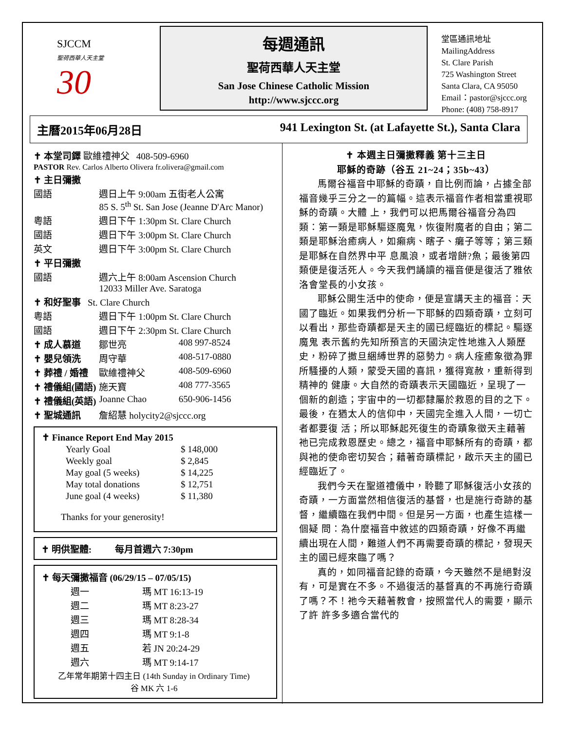SJCCM
聖荷西華人天主堂
30
每週通訊
聖荷西華人天主堂
San Jose Chinese Catholic Mission
http://www.sjccc.org
堂區通訊地址 MailingAddress
St. Clare Parish
725 Washington Street
Santa Clara, CA 95050
Email：pastor@sjccc.org
Phone: (408) 758-8917
主曆2015年06月28日 941 Lexington St. (at Lafayette St.), Santa Clara
| ✝ 本堂司鐸 歐維禮神父 408-509-6960 | | |
| PASTOR Rev. Carlos Alberto Olivera fr.olivera@gmail.com | | |
| ✝ 主日彌撒 | | |
| 國語 | 週日上午 9:00am 五街老人公寓 85 S. 5<sup>th</sup> St. San Jose (Jeanne D'Arc Manor) | |
| 粵語 | 週日下午 1:30pm St. Clare Church | |
| 國語 | 週日下午 3:00pm St. Clare Church | |
| 英文 | 週日下午 3:00pm St. Clare Church | |
| ✝ 平日彌撒 | | |
| 國語 | 週六上午 8:00am Ascension Church 12033 Miller Ave. Saratoga | |
| ✝ 和好聖事 St. Clare Church | | |
| 粵語 | 週日下午 1:00pm St. Clare Church | |
| 國語 | 週日下午 2:30pm St. Clare Church | |
| ✝ 成人慕道 | 鄒世亮 | 408 997-8524 |
| ✝ 嬰兒領洗 | 周守華 | 408-517-0880 |
| ✝ 葬禮 / 婚禮 | 歐維禮神父 | 408-509-6960 |
| ✝ 禮儀組(國語) | 施天寶 | 408 777-3565 |
| ✝ 禮儀組(英語) | Joanne Chao | 650-906-1456 |
| ✝ 聖城通訊 | 詹紹慧 holycity2@sjccc.org | |
| ✝ Finance Report End May 2015 | |
| --- | --- |
| Yearly Goal | $ 148,000 |
| Weekly goal | $ 2,845 |
| May goal (5 weeks) | $ 14,225 |
| May total donations | $ 12,751 |
| June goal (4 weeks) | $ 11,380 |
Thanks for your generosity!
✝ 明供聖體: 每月首週六 7:30pm
| ✝ 每天彌撒福音 (06/29/15 – 07/05/15) | |
| --- | --- |
| 週一 | 瑪 MT 16:13-19 |
| 週二 | 瑪 MT 8:23-27 |
| 週三 | 瑪 MT 8:28-34 |
| 週四 | 瑪 MT 9:1-8 |
| 週五 | 若 JN 20:24-29 |
| 週六 | 瑪 MT 9:14-17 |
| 乙年常年期第十四主日 (14th Sunday in Ordinary Time) 谷 MK 六 1-6 | |
✝ 本週主日彌撒釋義 第十三主日
耶穌的奇跡（谷五 21~24；35b~43）
馬爾谷福音中耶穌的奇蹟，自比例而論，占據全部福音幾乎三分之一的篇幅。這表示福音作者相當重視耶穌的奇蹟。大體 上，我們可以把馬爾谷福音分為四類：第一類是耶穌驅逐魔鬼，恢復附魔者的自由；第二類是耶穌治癒病人，如癩病、瞎子、癱子等等；第三類是耶穌在自然界中平 息風浪，或者增餅?魚；最後第四類便是復活死人。今天我們誦讀的福音便是復活了雅依洛會堂長的小女孩。
耶穌公開生活中的使命，便是宣講天主的福音：天國了臨近。如果我們分析一下耶穌的四類奇蹟，立刻可以看出，那些奇蹟都是天主的國已經臨近的標記。驅逐魔鬼 表示舊約先知所預言的天國決定性地進入人類歷史，粉碎了撒旦綑縛世界的惡勢力。病人痊癒象徵為罪所騷擾的人類，蒙受天國的喜訊，獲得寬赦，重新得到精神的 健康。大自然的奇蹟表示天國臨近，呈現了一個新的創造；宇宙中的一切都隸屬於救恩的目的之下。最後，在猶太人的信仰中，天國完全進入人間，一切亡者都要復 活；所以耶穌起死復生的奇蹟象徵天主藉著祂已完成救恩歷史。總之，福音中耶穌所有的奇蹟，都與祂的使命密切契合；藉著奇蹟標記，啟示天主的國已經臨近了。
我們今天在聖道禮儀中，聆聽了耶穌復活小女孩的奇蹟，一方面當然相信復活的基督，也是施行奇跡的基督，繼續臨在我們中間。但是另一方面，也產生這樣一個疑 問：為什麼福音中敘述的四類奇蹟，好像不再繼續出現在人間，難道人們不再需要奇蹟的標記，發現天主的國已經來臨了嗎？
真的，如同福音記錄的奇蹟，今天雖然不是絕對沒有，可是實在不多。不過復活的基督真的不再施行奇蹟了嗎？不！祂今天藉著教會，按照當代人的需要，顯示了許 許多多適合當代的